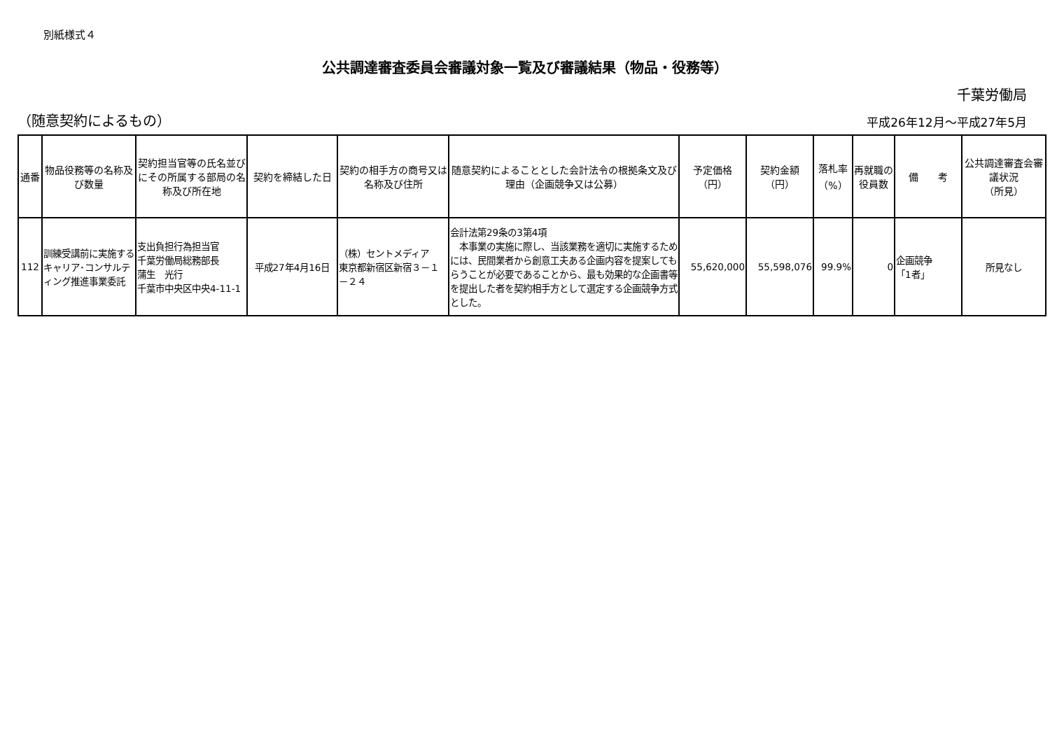別紙様式４
公共調達審査委員会審議対象一覧及び審議結果（物品・役務等）
千葉労働局
（随意契約によるもの）
平成26年12月～平成27年5月
| 通番 | 物品役務等の名称及び数量 | 契約担当官等の氏名並びにその所属する部局の名称及び所在地 | 契約を締結した日 | 契約の相手方の商号又は名称及び住所 | 随意契約によることとした会計法令の根拠条文及び理由（企画競争又は公募） | 予定価格 （円） | 契約金額 （円） | 落札率 （%） | 再就職の役員数 | 備 考 | 公共調達審査会審議状況 （所見） |
| --- | --- | --- | --- | --- | --- | --- | --- | --- | --- | --- | --- |
| 112 | 訓練受講前に実施するキャリア･コンサルティング推進事業委託 | 支出負担行為担当官 千葉労働局総務部長 蒲生 光行 千葉市中央区中央4-11-1 | 平成27年4月16日 | （株）セントメディア 東京都新宿区新宿３－１－２４ | 会計法第29条の3第4項 本事業の実施に際し、当該業務を適切に実施するためには、民間業者から創意工夫ある企画内容を提案してもらうことが必要であることから、最も効果的な企画書等を提出した者を契約相手方として選定する企画競争方式とした。 | 55,620,000 | 55,598,076 | 99.9% | 0 | 企画競争 「1者」 | 所見なし |